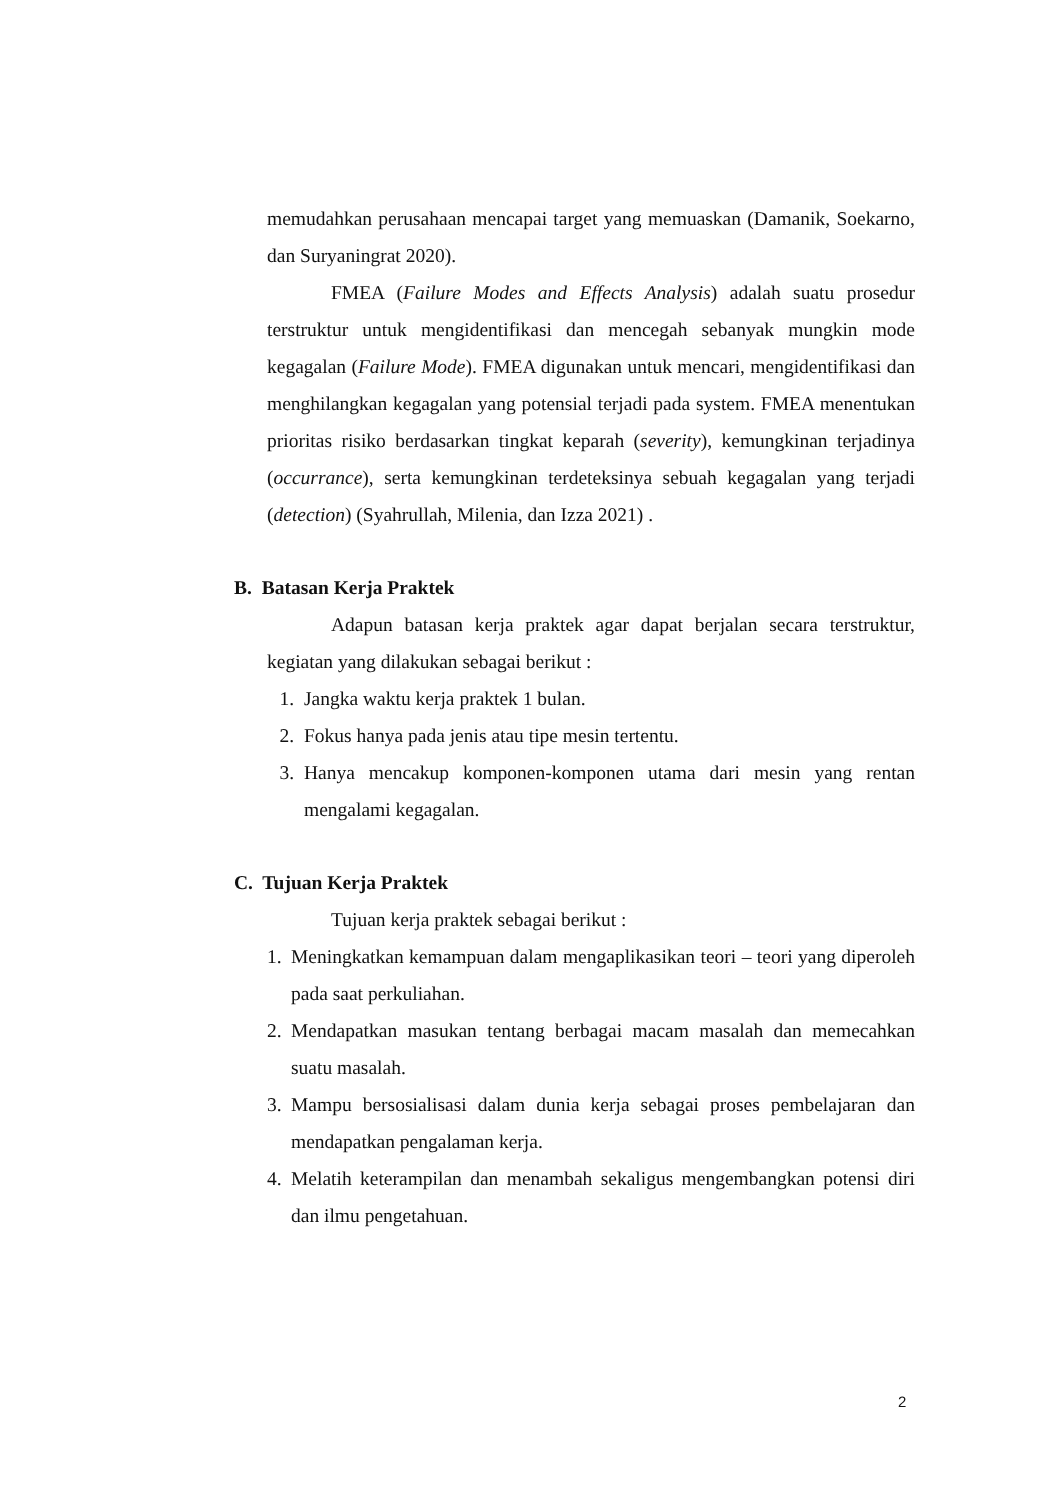memudahkan perusahaan mencapai target yang memuaskan (Damanik, Soekarno, dan Suryaningrat 2020).
FMEA (Failure Modes and Effects Analysis) adalah suatu prosedur terstruktur untuk mengidentifikasi dan mencegah sebanyak mungkin mode kegagalan (Failure Mode). FMEA digunakan untuk mencari, mengidentifikasi dan menghilangkan kegagalan yang potensial terjadi pada system. FMEA menentukan prioritas risiko berdasarkan tingkat keparah (severity), kemungkinan terjadinya (occurrance), serta kemungkinan terdeteksinya sebuah kegagalan yang terjadi (detection) (Syahrullah, Milenia, dan Izza 2021) .
B. Batasan Kerja Praktek
Adapun batasan kerja praktek agar dapat berjalan secara terstruktur, kegiatan yang dilakukan sebagai berikut :
1. Jangka waktu kerja praktek 1 bulan.
2. Fokus hanya pada jenis atau tipe mesin tertentu.
3. Hanya mencakup komponen-komponen utama dari mesin yang rentan mengalami kegagalan.
C. Tujuan Kerja Praktek
Tujuan kerja praktek sebagai berikut :
1. Meningkatkan kemampuan dalam mengaplikasikan teori – teori yang diperoleh pada saat perkuliahan.
2. Mendapatkan masukan tentang berbagai macam masalah dan memecahkan suatu masalah.
3. Mampu bersosialisasi dalam dunia kerja sebagai proses pembelajaran dan mendapatkan pengalaman kerja.
4. Melatih keterampilan dan menambah sekaligus mengembangkan potensi diri dan ilmu pengetahuan.
2